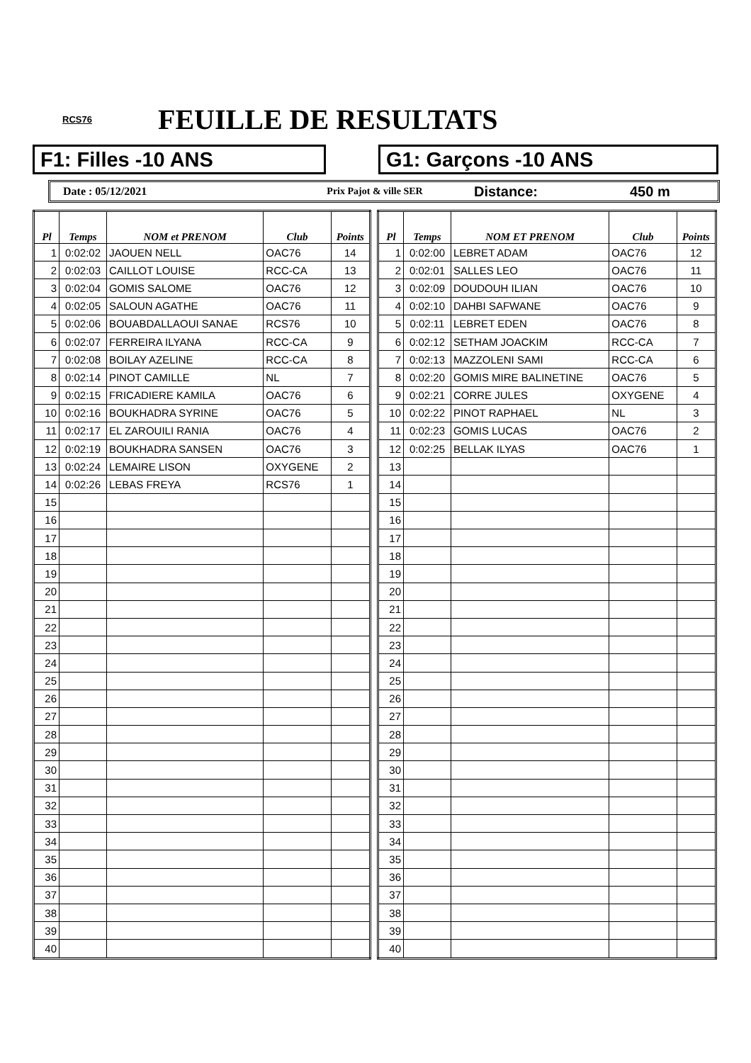RCS76
FEUILLE DE RESULTATS
F1: Filles -10 ANS G1: Garçons -10 ANS
Date : 05/12/2021 Prix Pajot & ville SER Distance: 450 m
| Pl | Temps | NOM et PRENOM | Club | Points |
| --- | --- | --- | --- | --- |
| 1 | 0:02:02 | JAOUEN NELL | OAC76 | 14 |
| 2 | 0:02:03 | CAILLOT LOUISE | RCC-CA | 13 |
| 3 | 0:02:04 | GOMIS SALOME | OAC76 | 12 |
| 4 | 0:02:05 | SALOUN AGATHE | OAC76 | 11 |
| 5 | 0:02:06 | BOUABDALLAOUI SANAE | RCS76 | 10 |
| 6 | 0:02:07 | FERREIRA ILYANA | RCC-CA | 9 |
| 7 | 0:02:08 | BOILAY AZELINE | RCC-CA | 8 |
| 8 | 0:02:14 | PINOT CAMILLE | NL | 7 |
| 9 | 0:02:15 | FRICADIERE KAMILA | OAC76 | 6 |
| 10 | 0:02:16 | BOUKHADRA SYRINE | OAC76 | 5 |
| 11 | 0:02:17 | EL ZAROUILI RANIA | OAC76 | 4 |
| 12 | 0:02:19 | BOUKHADRA SANSEN | OAC76 | 3 |
| 13 | 0:02:24 | LEMAIRE LISON | OXYGENE | 2 |
| 14 | 0:02:26 | LEBAS FREYA | RCS76 | 1 |
| 15 | | | | |
| 16 | | | | |
| 17 | | | | |
| 18 | | | | |
| 19 | | | | |
| 20 | | | | |
| 21 | | | | |
| 22 | | | | |
| 23 | | | | |
| 24 | | | | |
| 25 | | | | |
| 26 | | | | |
| 27 | | | | |
| 28 | | | | |
| 29 | | | | |
| 30 | | | | |
| 31 | | | | |
| 32 | | | | |
| 33 | | | | |
| 34 | | | | |
| 35 | | | | |
| 36 | | | | |
| 37 | | | | |
| 38 | | | | |
| 39 | | | | |
| 40 | | | | |
| Pl | Temps | NOM ET PRENOM | Club | Points |
| --- | --- | --- | --- | --- |
| 1 | 0:02:00 | LEBRET ADAM | OAC76 | 12 |
| 2 | 0:02:01 | SALLES LEO | OAC76 | 11 |
| 3 | 0:02:09 | DOUDOUH ILIAN | OAC76 | 10 |
| 4 | 0:02:10 | DAHBI SAFWANE | OAC76 | 9 |
| 5 | 0:02:11 | LEBRET EDEN | OAC76 | 8 |
| 6 | 0:02:12 | SETHAM JOACKIM | RCC-CA | 7 |
| 7 | 0:02:13 | MAZZOLENI SAMI | RCC-CA | 6 |
| 8 | 0:02:20 | GOMIS MIRE BALINETINE | OAC76 | 5 |
| 9 | 0:02:21 | CORRE JULES | OXYGENE | 4 |
| 10 | 0:02:22 | PINOT RAPHAEL | NL | 3 |
| 11 | 0:02:23 | GOMIS LUCAS | OAC76 | 2 |
| 12 | 0:02:25 | BELLAK ILYAS | OAC76 | 1 |
| 13 | | | | |
| 14 | | | | |
| 15 | | | | |
| 16 | | | | |
| 17 | | | | |
| 18 | | | | |
| 19 | | | | |
| 20 | | | | |
| 21 | | | | |
| 22 | | | | |
| 23 | | | | |
| 24 | | | | |
| 25 | | | | |
| 26 | | | | |
| 27 | | | | |
| 28 | | | | |
| 29 | | | | |
| 30 | | | | |
| 31 | | | | |
| 32 | | | | |
| 33 | | | | |
| 34 | | | | |
| 35 | | | | |
| 36 | | | | |
| 37 | | | | |
| 38 | | | | |
| 39 | | | | |
| 40 | | | | |